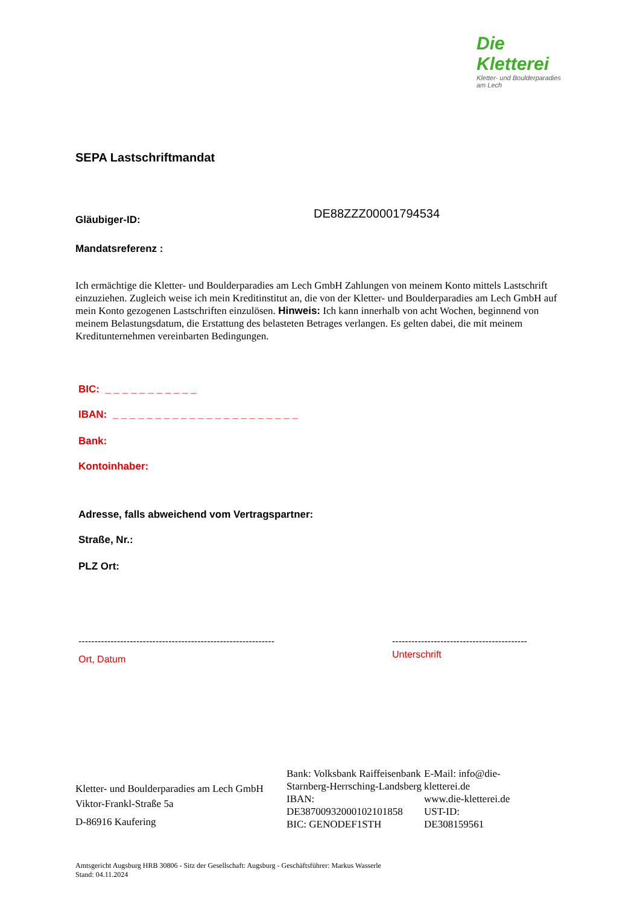Die Kletterei
Kletter- und Boulderparadies am Lech
SEPA Lastschriftmandat
Gläubiger-ID:
DE88ZZZ00001794534
Mandatsreferenz :
Ich ermächtige die Kletter- und Boulderparadies am Lech GmbH Zahlungen von meinem Konto mittels Lastschrift einzuziehen. Zugleich weise ich mein Kreditinstitut an, die von der Kletter- und Boulderparadies am Lech GmbH auf mein Konto gezogenen Lastschriften einzulösen. Hinweis: Ich kann innerhalb von acht Wochen, beginnend von meinem Belastungsdatum, die Erstattung des belasteten Betrages verlangen. Es gelten dabei, die mit meinem Kreditunternehmen vereinbarten Bedingungen.
BIC: _ _ _ _ _ _ _ _ _ _ _
IBAN: _ _ _ _ _ _ _ _ _ _ _ _ _ _ _ _ _ _ _ _ _ _
Bank:
Kontoinhaber:
Adresse, falls abweichend vom Vertragspartner:
Straße, Nr.:
PLZ Ort:
-------------------------------------------------------------
Ort, Datum
------------------------------------------
Unterschrift
Kletter- und Boulderparadies am Lech GmbH
Viktor-Frankl-Straße 5a
D-86916 Kaufering
Bank: Volksbank Raiffeisenbank Starnberg-Herrsching-Landsberg
IBAN: DE38700932000102101858
BIC: GENODEF1STH
E-Mail: info@die-kletterei.de
www.die-kletterei.de
UST-ID: DE308159561
Amtsgericht Augsburg HRB 30806 - Sitz der Gesellschaft: Augsburg - Geschäftsführer: Markus Wasserle
Stand: 04.11.2024